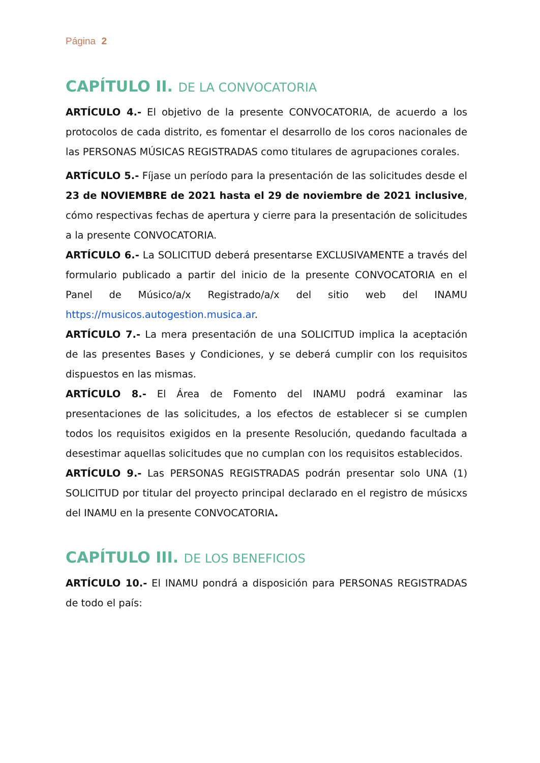Página 2
CAPÍTULO II. DE LA CONVOCATORIA
ARTÍCULO 4.- El objetivo de la presente CONVOCATORIA, de acuerdo a los protocolos de cada distrito, es fomentar el desarrollo de los coros nacionales de las PERSONAS MÚSICAS REGISTRADAS como titulares de agrupaciones corales.
ARTÍCULO 5.- Fíjase un período para la presentación de las solicitudes desde el 23 de NOVIEMBRE de 2021 hasta el 29 de noviembre de 2021 inclusive, cómo respectivas fechas de apertura y cierre para la presentación de solicitudes a la presente CONVOCATORIA.
ARTÍCULO 6.- La SOLICITUD deberá presentarse EXCLUSIVAMENTE a través del formulario publicado a partir del inicio de la presente CONVOCATORIA en el Panel de Músico/a/x Registrado/a/x del sitio web del INAMU https://musicos.autogestion.musica.ar.
ARTÍCULO 7.- La mera presentación de una SOLICITUD implica la aceptación de las presentes Bases y Condiciones, y se deberá cumplir con los requisitos dispuestos en las mismas.
ARTÍCULO 8.- El Área de Fomento del INAMU podrá examinar las presentaciones de las solicitudes, a los efectos de establecer si se cumplen todos los requisitos exigidos en la presente Resolución, quedando facultada a desestimar aquellas solicitudes que no cumplan con los requisitos establecidos.
ARTÍCULO 9.- Las PERSONAS REGISTRADAS podrán presentar solo UNA (1) SOLICITUD por titular del proyecto principal declarado en el registro de músicxs del INAMU en la presente CONVOCATORIA.
CAPÍTULO III. DE LOS BENEFICIOS
ARTÍCULO 10.- El INAMU pondrá a disposición para PERSONAS REGISTRADAS de todo el país: